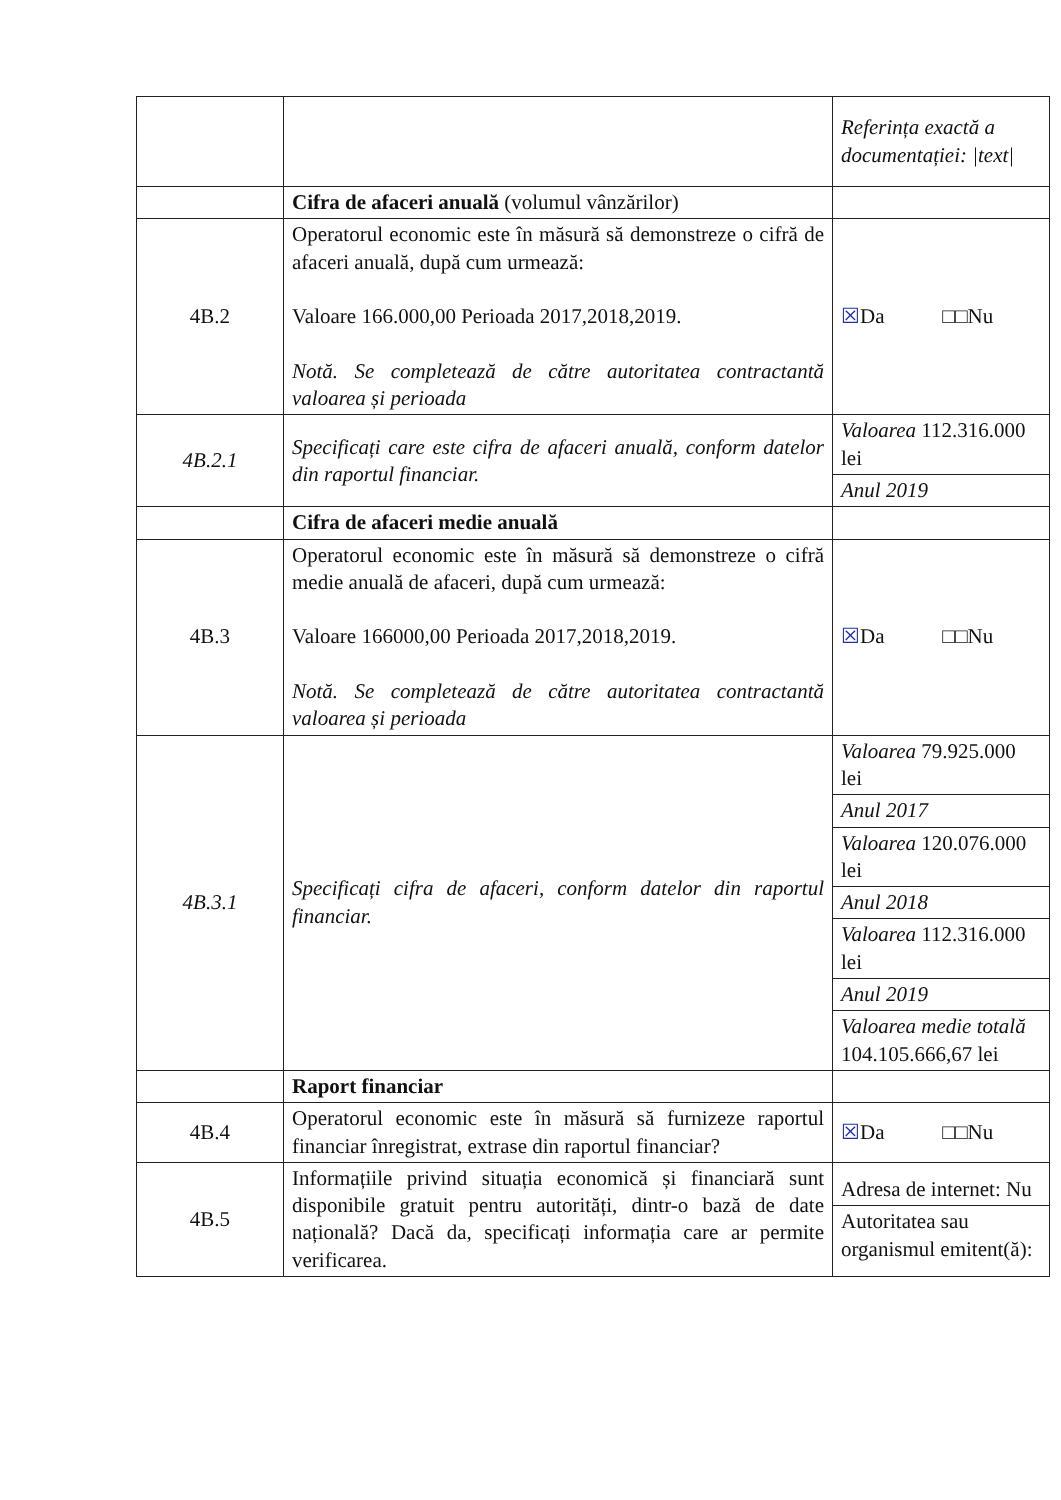| | | Referința exactă a documentației: /text/ |
| | Cifra de afaceri anuală (volumul vânzărilor) | |
| 4B.2 | Operatorul economic este în măsură să demonstreze o cifră de afaceri anuală, după cum urmează: Valoare 166.000,00 Perioada 2017,2018,2019. Notă. Se completează de către autoritatea contractantă valoarea și perioada | ☒ Da □□Nu |
| 4B.2.1 | Specificați care este cifra de afaceri anuală, conform datelor din raportul financiar. | / Valoarea 112.316.000 lei / / Anul 2019 / |
| | Cifra de afaceri medie anuală | |
| 4B.3 | Operatorul economic este în măsură să demonstreze o cifră medie anuală de afaceri, după cum urmează: Valoare 166000,00 Perioada 2017,2018,2019. Notă. Se completează de către autoritatea contractantă valoarea și perioada | ☒ Da □□Nu |
| 4B.3.1 | Specificați cifra de afaceri, conform datelor din raportul financiar. | / Valoarea 79.925.000 lei / / Anul 2017 / / Valoarea 120.076.000 lei / / Anul 2018 / / Valoarea 112.316.000 lei / / Anul 2019 / / Valoarea medie totală 104.105.666,67 lei / |
| | Raport financiar | |
| 4B.4 | Operatorul economic este în măsură să furnizeze raportul financiar înregistrat, extrase din raportul financiar? | ☒ Da □□Nu |
| 4B.5 | Informațiile privind situația economică și financiară sunt disponibile gratuit pentru autorități, dintr-o bază de date națională? Dacă da, specificați informația care ar permite verificarea. | / Adresa de internet: Nu / / Autoritatea sau organismul emitent(ă): / |